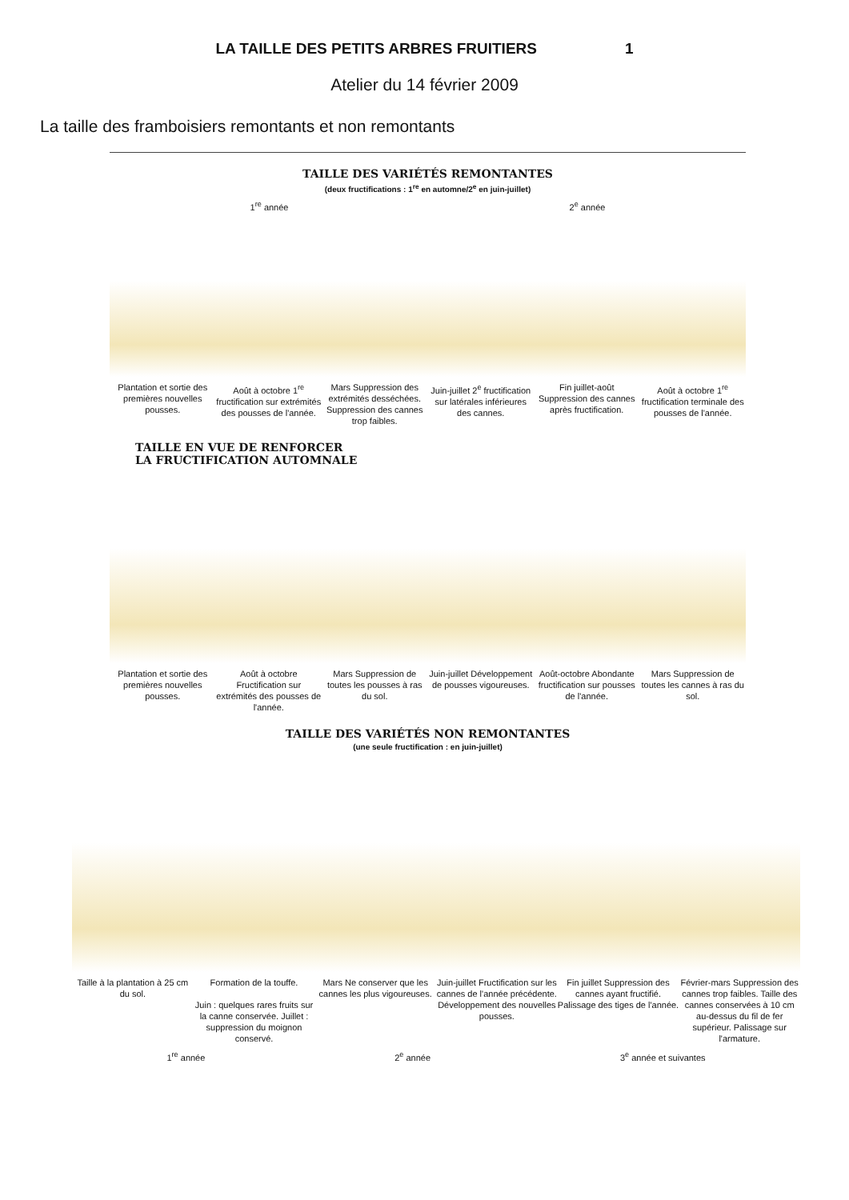LA TAILLE DES PETITS ARBRES FRUITIERS 1
Atelier du 14 février 2009
La taille des framboisiers remontants et non remontants
TAILLE DES VARIÉTÉS REMONTANTES
(deux fructifications : 1<sup>re</sup> en automne/2<sup>e</sup> en juin-juillet)
1<sup>re</sup> année 2<sup>e</sup> année
Plantation et sortie des premières nouvelles pousses.
Août à octobre 1<sup>re</sup> fructification sur extrémités des pousses de l'année.
Mars Suppression des extrémités desséchées. Suppression des cannes trop faibles.
Juin-juillet 2<sup>e</sup> fructification sur latérales inférieures des cannes.
Fin juillet-août Suppression des cannes après fructification.
Août à octobre 1<sup>re</sup> fructification terminale des pousses de l'année.
TAILLE EN VUE DE RENFORCER
LA FRUCTIFICATION AUTOMNALE
Plantation et sortie des premières nouvelles pousses.
Août à octobre Fructification sur extrémités des pousses de l'année.
Mars Suppression de toutes les pousses à ras du sol.
Juin-juillet Développement de pousses vigoureuses.
Août-octobre Abondante fructification sur pousses de l'année.
Mars Suppression de toutes les cannes à ras du sol.
TAILLE DES VARIÉTÉS NON REMONTANTES
(une seule fructification : en juin-juillet)
Taille à la plantation à 25 cm du sol.
Formation de la touffe.
Juin : quelques rares fruits sur la canne conservée. Juillet : suppression du moignon conservé.
Mars Ne conserver que les cannes les plus vigoureuses.
Juin-juillet Fructification sur les cannes de l'année précédente. Développement des nouvelles pousses.
Fin juillet Suppression des cannes ayant fructifié. Palissage des tiges de l'année.
Février-mars Suppression des cannes trop faibles. Taille des cannes conservées à 10 cm au-dessus du fil de fer supérieur. Palissage sur l'armature.
1<sup>re</sup> année 2<sup>e</sup> année 3<sup>e</sup> année et suivantes